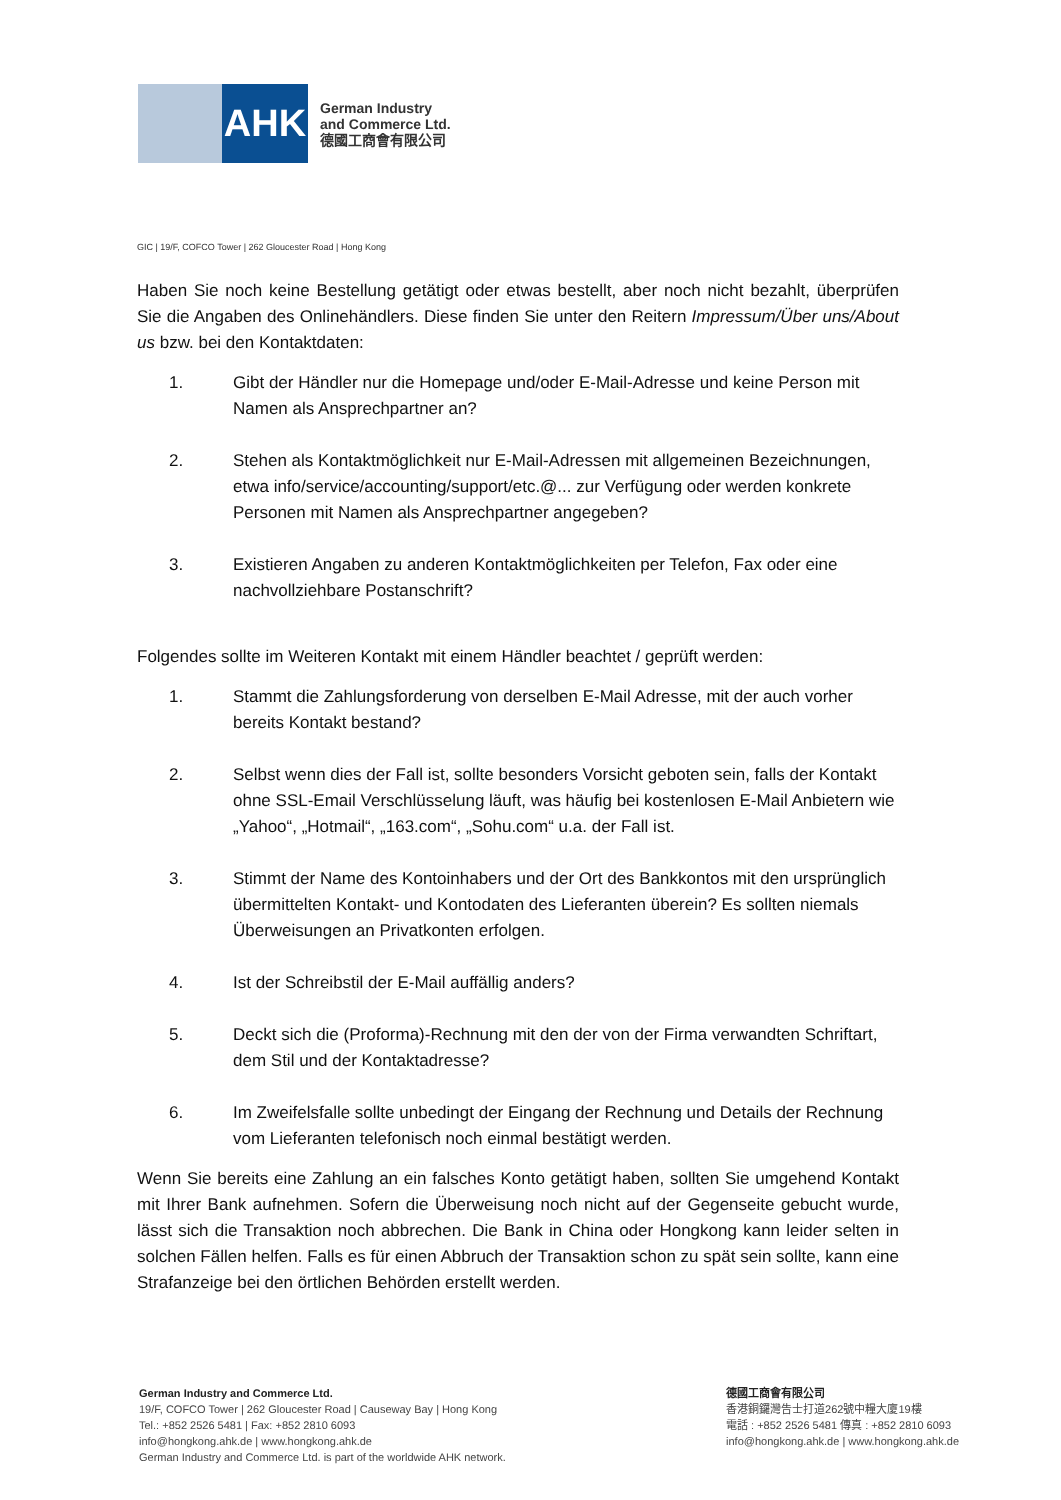AHK
German Industry
and Commerce Ltd.
德國工商會有限公司
GIC | 19/F, COFCO Tower | 262 Gloucester Road | Hong Kong
Haben Sie noch keine Bestellung getätigt oder etwas bestellt, aber noch nicht bezahlt, überprüfen Sie die Angaben des Onlinehändlers. Diese finden Sie unter den Reitern Impressum/Über uns/About us bzw. bei den Kontaktdaten:
1. Gibt der Händler nur die Homepage und/oder E-Mail-Adresse und keine Person mit Namen als Ansprechpartner an?
2. Stehen als Kontaktmöglichkeit nur E-Mail-Adressen mit allgemeinen Bezeichnungen, etwa info/service/accounting/support/etc.@... zur Verfügung oder werden konkrete Personen mit Namen als Ansprechpartner angegeben?
3. Existieren Angaben zu anderen Kontaktmöglichkeiten per Telefon, Fax oder eine nachvollziehbare Postanschrift?
Folgendes sollte im Weiteren Kontakt mit einem Händler beachtet / geprüft werden:
1. Stammt die Zahlungsforderung von derselben E-Mail Adresse, mit der auch vorher bereits Kontakt bestand?
2. Selbst wenn dies der Fall ist, sollte besonders Vorsicht geboten sein, falls der Kontakt ohne SSL-Email Verschlüsselung läuft, was häufig bei kostenlosen E-Mail Anbietern wie „Yahoo“, „Hotmail“, „163.com“, „Sohu.com“ u.a. der Fall ist.
3. Stimmt der Name des Kontoinhabers und der Ort des Bankkontos mit den ursprünglich übermittelten Kontakt- und Kontodaten des Lieferanten überein? Es sollten niemals Überweisungen an Privatkonten erfolgen.
4. Ist der Schreibstil der E-Mail auffällig anders?
5. Deckt sich die (Proforma)-Rechnung mit den der von der Firma verwandten Schriftart, dem Stil und der Kontaktadresse?
6. Im Zweifelsfalle sollte unbedingt der Eingang der Rechnung und Details der Rechnung vom Lieferanten telefonisch noch einmal bestätigt werden.
Wenn Sie bereits eine Zahlung an ein falsches Konto getätigt haben, sollten Sie umgehend Kontakt mit Ihrer Bank aufnehmen. Sofern die Überweisung noch nicht auf der Gegenseite gebucht wurde, lässt sich die Transaktion noch abbrechen. Die Bank in China oder Hongkong kann leider selten in solchen Fällen helfen. Falls es für einen Abbruch der Transaktion schon zu spät sein sollte, kann eine Strafanzeige bei den örtlichen Behörden erstellt werden.
German Industry and Commerce Ltd.
19/F, COFCO Tower | 262 Gloucester Road | Causeway Bay | Hong Kong
Tel.: +852 2526 5481 | Fax: +852 2810 6093
info@hongkong.ahk.de | www.hongkong.ahk.de
German Industry and Commerce Ltd. is part of the worldwide AHK network.
德國工商會有限公司
香港銅鑼灣告士打道262號中糧大廈19樓
電話 : +852 2526 5481 傳真 : +852 2810 6093
info@hongkong.ahk.de | www.hongkong.ahk.de